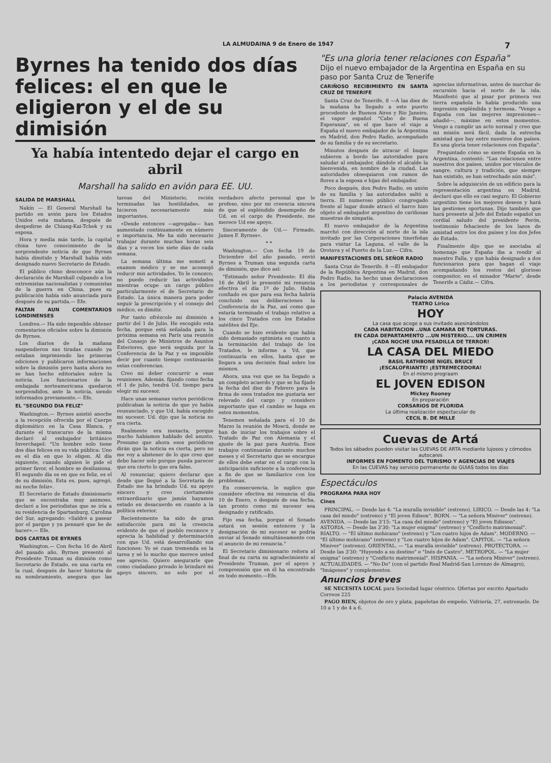LA ALMUDAINA 9 de Enero de 1947 7
Byrnes ha tenido dos días felices: el en que le eligieron y el de su dimisión
Ya había intentedo dejar el cargo en abril
Marshall ha salido en avión para EE. UU.
SALIDA DE MARSHALL
Nakín — El General Marshall ha partido en avión para los Estados Unidos esta mañana, después de despedirse de Chiang-Kai-Tchek y su esposa.
Hora y media más tarde, la capital china tuvo conocimiento de la sorprendente noticia de que Byrnes había dimitido y Marshall había sido designado nuevo Secretario de Estado.
El público chino desconoce aún la declaración de Marshall culpando a los extremistas nacionalistas y comunistas de la guerra en China, pues su publicación había sido anunciada para después de su partida.— Efe.
FALTAN AUN COMENTARIOS LONDINENSES
Londres.— Ha sido imposible obtener comentarios oficiales sobre la dimisión de Byrnes.
Los diarios de la mañana suspendieron sus tiradas cuando ya estaban imprimiendo las primeras ediciones y publicaron informaciones sobre la dimisión pero hasta ahora no se han hecho editoriales sobre la noticia. Los funcionarios de la embajada norteamericana quedaron sorprendidos, ante la noticia, siendo informados previamente.— Efe.
EL "SEGUNDO DIA FELIZ"
Washington.— Byrnes asistió anoche a la recepción ofrecida por el Cuerpo diplomático en la Casa Blanca, y durante el transcurso de la misma declaró al embajador británico Inverchapel: "Un hombre solo tiene dos días felices en su vida pública: Uno es el día en que lo eligen. Al día siguiente, cuando alguien le pide el primer favor, el hombre se desilusiona. El segundo día es en que es feliz, es el de su dimisión. Esta es, pues, agregó, mi noche feliz».
El Secretario de Estado dimisionario que se encontraba muy animoso, declaró a los periodistas que se iría a su residencia de Spartanburg, Carolina del Sur, agregando: «Saldré a pasear por el parque y ya pensaré que he de hacer».— Efe.
DOS CARTAS DE BYRNES
Washington.— Con fecha 16 de Abril del pasado año, Byrnes presentó al Presidente Truman su dimisión como Secretario de Estado, en una carta en la cual, después de hacer historia de su nombramiento, asegura que las tareas del Ministerio, recién terminadas las hostilidades, se hicieron necesariamente más importantes.
«Desde entonces —agregaba— han aumentado continuamente en número e importancia. Me ha sido necesario trabajar durante muchas horas seis días y a veces los siete días de cada semana.
La semana última me sometí a examen médico y se me aconsejó reducir mis actividades. Yo le conozco; no puedo reducir las actividades mientras ocupe un cargo público particularmente el de Secretario de Estado. La única manera para poder seguir la prescripción y el consejo del médico, es dimitir.
Por tanto ofrézcole mi dimisión a partir del 1 de Julio. He escogido esta fecha, porque está señalada para la próxima semana en París una reunión del Consejo de Ministros de Asuntos Exteriores, que será seguida por la Conferencia de la Paz y es imposible decir por cuanto tiempo continuarán estas conferencias.
Creo mi deber concurrir a esas reuniones. Además, fijando como fecha el 1 de julio, tendrá Ud. tiempo para elegir mi sucesor.
Hace unas semanas varios periódicos publicaban la noticia de que yo había reununciado, y que Ud. había escogido mi sucesor. Ud. dijo que la noticia no era cierta.
Realmente era inexacta, porque mucho habíamos hablado del asunto. Presumo que ahora esos periódicos dirán que la noticia es cierta, pero no me voy a abstener de lo que creo que debo hacer solo porque pueda parecer que era cierto lo que era falso.
Al renunciar, quiero declarar que desde que llegué a la Secretaría de Estado me ha brindado Ud. su apoyo sincero y creo ciertamente extraordinario que jamás hayamos estado en desacuerdo en cuanto a la política exterior.
Recientemente ha sido de gran satisfacción para mi la creencia evidente de que el pueblo reconoce y aprecia la habilidad y determinación con que Ud. está desarrollando sus funciones: Yo sé cuan tremenda es la tarea y sé lo mucho que merece usted ese aprecio. Quiero asegurarle que como ciudadano privado le brindaré mi apoyo sincero, no solo por el verdadero afecto personal que le profeso, sino por mi creencia sincera de que el espléndido desempeño de Ud. en el cargo de Presidente, me merece Ud ese apoyo.
Sinceramente de Ud.— Firmado, James F. Byrnes».
* *
Washington.— Con fecha 19 de Diciembre del año pasado, envió Byrnes a Truman una segunda carta de dimisión, que dice así:
"Estimado señor Presidente: El día 16 de Abril le presenté mi renuncia efectiva el día 1º de Julio. Había confiado en que para esa fecha habría concluido sus deliberaciones la Conferencia de la Paz, así como que estaría terminado el trabajo relativo a los cinco Tratados con los Estados satélites del Eje.
Cuando se hizo evidente que había sido demasiado optimista en cuanto a la terminación del trabajo de los Tratados, le informe a Vd. que continuaría en ellos, hasta que se llegara a una decisión final sobre los mismos.
Ahora, una vez que se ha llegado a un completo acuerdo y que se ha fijado la fecha del diez de Febrero para la firma de esos tratados me gustaría ser relevado del cargo y considero importante que el cambio se haga en estos momentos.
Tenemos señalada para el 10 de Marzo la reunión de Moscú, donde se han de iniciar los trabajos sobre el Tratado de Paz con Alemania y el ajuste de la paz para Austria. Esos trabajos continuarán durante muchos meses y el Secretario que se encargue de ellos debe estar en el cargo con la anticipación suficiente a la conferencia a fin de que se familiarice con los problemas.
En consecuencia, le suplico que considere efectiva mi renuncia el día 10 de Enero, o después de esa fecha, tan pronto como mi sucesor sea designado y ratificado.
Fijo esa fecha, porque el Senado estará en sesión entonces y la designación de mi sucesor se podría enviar al Senado simultáneamente con el anuncio de mi renuncia."
El Secretario dimisionario reitera al final de su carta su agradecimiento al Presidente Truman, por el apoyo y comprensión que en él ha encontrado en todo momento.—Efe.
"Es una gloria tener relaciones con España"
Dijo el nuevo embajador de la Argentina en España en su paso por Santa Cruz de Tenerife
CARIÑOSO RECIBIMIENTO EN SANTA CRUZ DE TENERIFE
Santa Cruz de Tenerife, 8 —A las diez de la mañana ha llegado a este puerto procedente de Buenos Aires y Río Janeiro, el vapor español "Cabo de Buena Esperanza", en el que hace el viaje a España el nuevo embajador de la Argentina en Madrid, don Pedro Radio, acompañado de su familia y de su secretario.
Minutos después de atracar el buque subieron a bordo las autoridades para saludar al embajador, dándole el alcalde la bienvenida, en nombre de la ciudad. Las autoridades obsequiaron con ramos de flores a la esposa e hijas del embajador.
Poco después, don Pedro Radio, en unión de su familia y las autoridades saltó a tierra. El numeroso público congregado frente al lugar donde atracó el barco hizo objeto al embajador argentino de cariñosas muestras de simpatía.
El nuevo embajador de la Argentina marchó con dirección al norte de la isla invitado por las Corporaciones tinerfeñas para visitar La Laguna, el valle de la Orotava y el Puerto de la Luz.— Cifra.
MANIFESTACIONES DEL SEÑOR RADIO
Santa Cruz de Tenerife, 8 —El embajador de la República Argentina en Madrid, don Pedro Radio, ha hecho unas declaraciones a los periodistas y corresponsales de agencias informativas, antes de marchar de excursión hacia el norte de la isla. Manifestó que al pisar por primera vez tierra española le había producido una impresión espléndida y hermosa. "Vengo a España con las mejores impresiones—añadió—, máxime en estos momentos. Vengo a cumplir un acto normal y creo que mi misión será fácil, dada la estrecha amistad que hay entre nuestros dos países. Es una gloria tener relaciones con España".
Preguntado cómo se siente España en la Argentina, contestó: "Las relaciones entre nuestros dos países, unidos por vínculos de sangre, cultura y tradición, que siempre han existido, se han estrechado aún más".
Sobre la adquisición de un edificio para la representación argentina en Madrid, declaró que ello es casi seguro. El Gobierno argentino tiene los mejores deseos y hará las gestiones oportunas. Dijo también que hará presente al Jefe del Estado español un cordial saludo del presidente Perón, testimonio fehaciente de los lazos de amistad entre los dos países y los dos Jefes de Estado.
Finalmente dijo que se asociaba al homenaje que España iba a rendir al maestro Falla, y que había designado a dos funcionarios para que hagan el viaje acompañando los restos del glorioso compositor, en el minador "Marte", desde Tenerife a Cádiz.— Cifra.
Palacio AVENIDA
TEATRO Lírico
HOY
La casa que acoge a sus invitado asesinándolos
CADA HABITACION ..UNA CAMARA DE TORTURAS.
EN CADA DEPARTAMENTO ...UN MISTERIO.... UN CRIMEN
¡CADA NOCHE UNA PESADILLA DE TERROR!
LA CASA DEL MIEDO
BASIL RATHBONE NIGEL BRUCE
¡ESCALOFRIANTE! ¡ESTREMECEDORA!
En el mismo prograam
EL JOVEN EDISON
Mickey Rooney
En preparación
CORSARIOS DE FLORIDA
La última realización espectacular de
CECIL B. DE MILLE
Cuevas de Artá
Todos los sábados pueden visitar las CUEVAS DE ARTA mediante lujosos y cómodos autocares
INFORMES EN FOMENTO DEL TURISMO Y AGENCIAS DE VIAJES
En las CUEVAS hay servicio permanente de GUIAS todos los días
Espectáculos
PROGRAMA PARA HOY
Cines
PRINCIPAL. — Desde las 4: "La muralla invisible" (estreno). LIRICO. — Desde las 4: "La casa del miedo" (estreno) y "El joven Edison". BORN. — "La señora Miniver" (estreno). AVENIDA. — Desde las 3'15: "La casa del miedo" (estreno) y "El joven Edisson". ASTORIA. — Desde las 3'30: "La mujer enigma" (estreno) y "Conflicto matrimonial". RIALTO. — "El último mohicano" (estreno) y "Los cuatro hijos de Adam". MODERNO. — "El último mohicano" (estreno) y "Los cuatro hijos de Adam". CAPITOL. — "La señora Miniver" (estreno). ORIENTAL. — "La muralla invisible" (estreno). PROTECTORA. — Desde las 3'30: "Huyendo a su destino" e "Inés de Castro". METROPOL. — "La mujer enigma" (estreno) y "Conflicto matrimonial". HISPANIA. — "La señora Miniver" (estreno). ACTUALIDADES. — "No-Do" (con el partido Real Madrid-San Lorenzo de Almagro), "Imágenes" y complementos.
Anuncios breves
SE NECESITA LOCAL para Sociedad lugar céntrico. Ofertas por escrito Apartado Correos 225
PAGO BIEN, objetos de oro y plata, papeletas de empeño. Vidriería, 27, entresuelo. De 10 a 1 y de 4 a 6.